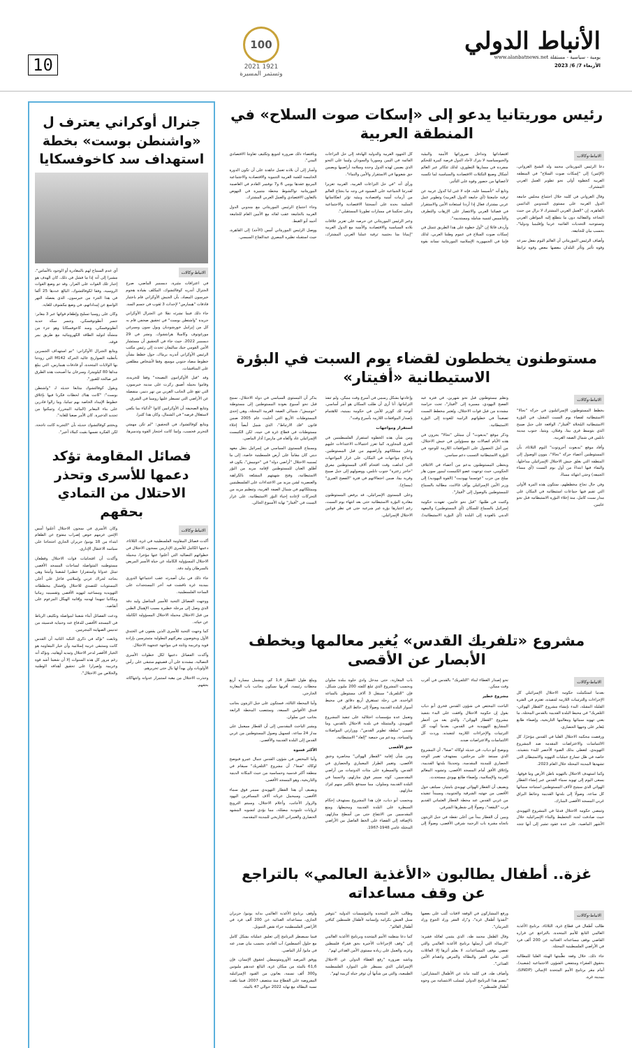الأنباط الدولي
يومية - سياسية - مستقلة www.alanbatnews.net
الأربعاء 7/ 6/ 2023
100
1921 2021
وتستمر المسيرة
10
رئيس موريتانيا يدعو إلى «إسكات صوت السلاح» في المنطقة العربية
الانباط-وكالات
دعا الرئيس الموريتاني محمد ولد الشيخ الغزواني، (الإثنين) إلى "إسكات صوت السلاح" في المنطقة العربية كخطوة أولى نحو تطوير العمل العربي المشترك.
وقال الغزواني في كلمة خلال اجتماع مجلس جامعة الدول العربية على مستوى المندوبين الدائمين بالقاهرة، إن "العمل العربي المشترك لا يزال من حيث النجاعة والفعالية دون ما يتطلع إليه المواطن العربي وتستوجبه التحديات القائمة عربيا وإقليميا ودوليا"، بحسب بيان للجامعة.
وأضاف الرئيس الموريتاني أن العالم اليوم بفعل سرعة وقوة تأثير وتأثر البلدان ببعضها ببعض وقوة ترابط اقتصاداتها وتداخل ضروراتها الأمنية والبيئية والجيوسياسية لا يترك لآحاد الدول فرصة كبيرة للتحكم منفردة في مسارها التطوري، لذلك تتكاثر عبر العالم أشكال وصيغ التكتلات الاقتصادية والسياسية لما تكسبه لأعضائها من حضور وقوة على التأثير.
وتابع أنه "تأسيسا عليه، فإنه لا غنى لنا كدول عربية عن ترقية جامعتنا (أي جامعة الدول العربية) وتطوير عمل عربي مشترك فعال إذا أردنا استعادة الأمن والاستقرار في فضائنا العربي والانتصار على الإرهاب والتطرف والتأسيس لتنمية شاملة ومستديمة".
وأردف قائلا إن "أول خطوة على هذا الطريق تتمثل في إسكات صوت السلاح في عموم وطننا العربي، لذلك فإننا في الجمهورية الإسلامية الموريتانية نساند بقوة كل الجهود العربية والدولية الهادفة إلى حل النزاعات القائمة في اليمن وسوريا والسودان وليبيا على النحو الذي يضمن لهذه الدول وحدة وسلامة أراضيها ويضمن حق شعوبها في الاستقرار والأمن والنماء".
ورأى أنه "في حل النزاعات العربية، العربية تعزيزا لقدرتنا الجماعية على الصمود في وجه ما يجتاح العالم من أزمات أمنية واقتصادية وبيئية تؤثر انعكاساتها السلبية بحدة على أنسجتنا الاقتصادية والاجتماعية وعلى تحكمنا في مسارات تطورنا المستقبلي".
وعبر الرئيس الموريتاني عن حرصه على تعزيز علاقات بلاده السياسية والاقتصادية والأمنية مع الدول العربية "إيمانا منا بحتمية ترقية عملنا العربي المشترك، وباقتضاء ذلك ضرورة لتنويع وتكثيف تعاوننا الاقتصادي البيني".
وأشار إلى أن بلاده تعمل جاهدة على أن تكون الدورة الخامسة للقمة العربية التنموية والاقتصادية والاجتماعية المزمع عقدها يومي 6 و7 نوفمبر القادم في العاصمة الموريتانية نواكشوط محطة متميزة في النهوض بالتعاون الاقتصادي والعمل العربي المشترك.
وجاء اجتماع الرئيس الموريتاني مع مندوبي الدول العربية بالجامعة عقب لقائه مع الأمين العام للجامعة أحمد أبو الغيط.
ووصل الرئيس الموريتاني أمس (الأحد) إلى القاهرة، حيث استقبله نظيره المصري عبدالفتاح السيسي.
مستوطنون يخططون لقضاء يوم السبت في البؤرة الاستيطانية «أفيتار»
الانباط-وكالات
يخطط المستوطنون الإسرائيليون في حركة "نحالا" الاستيطانية لقضاء يوم السبت المقبل، في البؤرة الاستيطانية المُخلاة "أفيتار"، الواقعة على جبل صبيح الذي يتوسط قرى بيتا، وقبلان، ويتما، جنوب مدينة نابلس في شمال الضفة الغربية.
وأفاد موقع "يديعوت أحرونوت" اليوم الثلاثاء، بأن المستوطنين أعضاء حركة "نحالا"، ينوون الوصول إلى المنطقة التي يغلق جيش الاحتلال الإسرائيلي مداخلها، والبقاء فيها ابتداءً من أول يوم السبت (أي مساء الجمعة) وحتى انتهائه مساءً.
وفي حال نجاح مخططهم، ستكون هذه المرة الأولى التي تقيم فيها جماعات استيطانية في المكان على مدار سبت كامل، منذ إخلاء البؤرة الاستيطانية قبل نحو عامين.
ونظم مستوطنون قبل نحو شهرين، في فترة عيد الفصح اليهودي، مسيرة إلى "أفيتار"، تحت حراسة مشددة من قبل قوات الاحتلال، ويُعتبر مخطط السبت تصعيداً في خطواتهم الرامية للعودة إلى البؤرة الاستيطانية.
وذكر موقع "يديعوت" أن ممثلي "نحالا" يجرون في هذه الأيام اتصالات مع مسؤولين في جيش الاحتلال، من أجل الحصول على الموافقات اللازمة للوجود في البؤرة الاستيطانية التسبب دعم سياسي.
ويحظى المستوطنون بدعم من أعضاء في الائتلاف الحكومي، حيث توجهت عضو الكنيست ليمور سون هار ميلخ من حزب "عوتسما يهوديت" (القوة اليهودية) إلى وزير الأمن الإسرائيلي يوآف غالانت، مطالبة بالسماح للمستوطنين بالوصول إلى "أفيتار".
وكتبت في طلبها: "قبل نحو عامين، تعهدت حكومة إسرائيل بالسماح للسكان (أي المستوطنين) والمعهد الديني بالعودة إلى البلدة (أي البؤرة الاستيطانية)، وإعادتها بشكل رسمي في أسرع وقت ممكن، ولم تنفذ التزاماتها. أنا أرى أن طلب السكان هو أمر أساسي. أتوجه لك كوزير للأمن في حكومة يمينية، للاهتمام بإصدار الموافقات اللازمة بأسرع وقت".
استفزاز ومواجهات
ومن شأن هذه الخطوة استفزاز الفلسطينيين في القرى المجاورة، كما تعزز احتمالات الاعتداءات عليهم وعلى ممتلكاتهم وأراضيهم من قبل المستوطنين، واندلاع مواجهات في المكان، على غرار المواجهات التي اندلعت وقت اقتحام آلاف المستوطنين مفرق "حاجز زعترة" جنوب نابلس، ووصولهم إلى جبل صبيح وقرية بيتا، ضمن احتفالاتهم في فترة "الفصح العبري" (بيساح).
وعلى المستوى الإسرائيلي، قد يرفض المستوطنون مغادرة البؤرة الاستيطانية حتى بعد انتهاء يوم السبت، رغم اعتبارها بؤرة غير شرعية حتى في نظر قوانين الاحتلال الإسرائيلي.
يذكر أن المستوى السياسي في دولة الاحتلال، سمح قبل نحو أسبوع بعودة المستوطنين إلى مستوطنة "حوميش"، شمالي الضفة الغربية المحتلة، وهي إحدى المستوطنات الأربع التي أخليت عام 2005 ضمن قانون "فك الارتباط"، الذي شمل أيضاً إخلاء مستوطنات في قطاع غزة في حينه، لكن الكنيست الإسرائيلي عاد وألغاه في مارس/ آذار الماضي.
وبسماح المستوى السياسي في إسرائيل بنقل معهد ديني كان مقاماً على أرض فلسطينية خاصة، إلى ما يُسميه الاحتلال "أراضي دولة" في "حوميش"، يكون قد أطلق العنان للمستوطنين لإقامة مزيد من البؤر الاستيطانية، وفتح شهيتهم المشبّعة بالكراهية والعنصرية لشن مزيد من الاعتداءات على الفلسطينيين وممتلكاتهم في شمال الضفة الغربية، وتنظيم مزيد من التحركات لإعادة إحياء البؤر الاستيطانية، على غرار المبيت في "أفيتار" نهاية الأسبوع الحالي.
مشروع «تلفريك القدس» يُغير معالمها ويخطف الأبصار عن الأقصى
الانباط-وكالات
بعدما استكملت حكومة الاحتلال الإسرائيلي كل الإجراءات والترتيبات اللازمة لتنفيذه، تعتزم في الفترة القليلة المقبلة، البدء بإنشاء مشروع "القطار الهوائي- التلفريك" في محيط البلدة القديمة بالقدس المحتلة، ما يعني تهويد سمائها ومعالمها التاريخية، وإضفاء طابع مُغاير على وجهها الحضاري.
ورفضت محكمة الاحتلال العليا في القدس مؤخرًا، كل الالتماسات والاعتراضات المقدمة ضد المشروع التهويدي، لتعطي بذلك الضوء الأخضر للبدء بتنفيذه، خاصة في ظل تسارع عمليات التهويد والاستيطان التي تشهدها المدينة المحتلة خلال العام 2023.
وكما استهدف الاحتلال بالتهويد باطن الأرض وما فوقها، يسعى اليوم إلى تهويد سماء القدس عبر إنشاء القطار الهوائي الذي سيتيح لآلاف المستوطنين استباحة سمائها كل ساعة، وصولًا إلى بلدتها القديمة وحائط البراق غربي المسجد الأقصى المبارك.
وتمضي حكومة الاحتلال قدمًا في المشروع التهويدي حيث صادقت لجنة التخطيط والبناء الإسرائيلية خلال الأشهر الماضية، على عدة عقود تشير إلى أنها تتجه نحو إصدار العطاء لبناء "التلفريك" بالقدس في أقرب وقت ممكن.
مشروع خطير
الباحث المختص في شؤون القدس فخري أبو دياب يقول إن حكومة الاحتلال وافقت على البدء بتنفيذ مشروع "القطار الهوائي"، والذي يعد من أخطر المشاريع التهويدية في القدس، بعدما أنهت كل الترتيبات والإجراءات اللازمة لتنفيذه، وردت كل الالتماسات والاعتراضات ضده.
ويوضح أبو دياب، في حديثه لوكالة "صفا"، أن المشروع الذي سينفذ على مرحلتين، يستهدف تغيير الوجه الحضاري للمدينة المقدسة، وتحديدًا بلدتها القديمة، وإغلاق الأفق أمام المسجد الأقصى، وتشويه المعالم العربية والإسلامية، وإضفاء طابع يهودي مستحدث.
ويضيف أن القطار الهوائي تهويدي بامتياز، سيلتف حول الأقصى من جهتيه الشرقية والجنوبية، وسيبدأ تنفيذه من غربي القدس عند محطة القطار العثماني القديم قرب "البقعة"، وصولًا إلى شطرها الشرقي.
ويبين أن القطار يبدأ من أعلى نقطة في جبل الزيتون باتجاه مقبرة باب الرحمة شرقي الأقصى، وصولًا إلى باب المغاربة، حتى مدخل وادي حلوة ببلدة سلوان وبحسب المشروع الذي تبلغ كلفته 200 مليون شيكل، فإن "التلفريك" سينقل 3 آلاف مستوطن بالساعة الواحدة، في رحلة تستغرق أربع دقائق في محيط أسوار البلدة القديمة وصولًا إلى حائط البراق.
وتعمل عدة مؤسسات احتلالية على تنفيذ المشروع التهويدي، والمتمثلة في بلدية الاحتلال بالقدس، وما تسمى "سلطة تطوير القدس"، ووزارتي المواصلات والسياحة، وبدعم من جمعية "إلعاد" الاستيطانية.
خنق الأقصى
ومن شأن إقامة "القطار الهوائي" محاصرة وخنق الأقصى، وتغيير الطراز المعماري والحضاري في القدس، والسيطرة على مئات الدونمات من أراضي المقدسيين، كونه سيمر فوق منازلهم، ولاسيما في البلدة القديمة وسلوان، مما سيدفع بالكثير منهم لترك منازلهم.
وبحسب أبو دياب، فإن هذا المشروع يستهدف إحكام السيطرة على البلدة القديمة ومحيطها، ومنع المقدسيين من الانتفاع حتى من أسطح منازلهم، بالإضافة إلى القضاء على الخط الفاصل بين الأراضي المحتلة عامي 1948-1967.
ويبلغ طول القطار 1,4 كم، ويشمل مساره أربع محطات رئيسة، أقربها سيكون بجانب باب المغاربة الخارجي.
وأما المحطة الثالثة، فستكون على جبل الزيتون بجانب فندق الأقواس السبعة، وستنصب المحطة الرابعة بجانب عين سلوان.
ويشير الباحث المقدسي إلى أن القطار سيعمل على مدار 24 ساعة، لتسهيل وصول المستوطنين من غربي القدس إلى البلدة القديمة والأقصى.
الأكثر قسوة
وأما المختص في شؤون القدس جمال عمرو فيوضح لوكالة "صفا"، أن مشروع "التلفريك" سيقام في منطقة أكثر قدسية وحساسية من حيث المكانة الدينية والتاريخية، وهو المسجد الأقصى.
ويضيف أن هذا القطار التهويدي سيمر فوق سماء الأقصى، وسيحمل عرباته آلاف المسافرين اليهود والزوار الأجانب، وأعلام الاحتلال، وسيتم الترويج لروايات تلمودية مضللة، مما يؤدي لتشويه المشهد الحضاري والعمراني التاريخي للمدينة المقدسة.
غزة.. أطفال يطالبون «الأغذية العالمي» بالتراجع عن وقف مساعداته
الانباط-وكالات
طالب أطفال في قطاع غزة، الثلاثاء، برنامج الأغذية العالمي التابع للأمم المتحدة، بالتراجع عن قراره القاضي بوقف مساعداته الغذائية عن 200 ألف فرد في الأراضي الفلسطينية المحتلة.
جاء ذلك، خلال وقفة نظّمتها الهيئة العليا للمطالبة بحقوق الفقراء ومنتفعي الشؤون الاجتماعية (شعبية)، أمام مقر برنامج الأمم المتحدة الإنمائي (UNDP)، بمدينة غزة.
ورفع المشاركون في الوقفة لافتات كُتب على بعضها "أنقذوا أطفال غزة"، و"زاد الفقر وزاد الجوع وزاد الحرمان".
وقال الطفل محمد طه، الذي ينتمي لعائلة فقيرة: "الرسالة التي أرسلها برنامج الأغذية العالمي والتي تقضي بوقف المساعدات، لا يعلم أثرها إلا العائلات التي تعاني الفقر والبطالة والمرض وانعدام الأمن الغذائي".
وأضاف طه، في كلمة نيابة عن الأطفال المشاركين: "ينضم هذا البرنامج الدولي ليسلب الابتسامة من وجوه أطفال فلسطين".
وطالب الأمم المتحدة والمؤسسات الدولية "بتوفير سبل العيش بكرامة وإنسانية لأطفال فلسطين كباقي أطفال العالم".
كما دعا منظمة الأمم المتحدة وبرنامج الأغذية العالمي إلى "وقف الإجراءات الأخيرة بحق فقراء فلسطين وغزة، والعمل على زيادة مستوى الأمن الغذائي لهم".
وناشد ضرورة "رفع الغطاء الدولي عن الاحتلال الإسرائيلي الذي يسيطر على الموارد الفلسطينية الطبيعية، والتي من شأنها أن توفر حياة كريمة لهم".
وأوقف برنامج الأغذية العالمي بداية يونيو/ حزيران الجاري، مساعداته الغذائية عن 200 ألف فرد في الأراضي الفلسطينية جراء نقص التمويل.
فيما سيضطر البرنامج إلى تعليق عملياته بشكل كامل مع حلول أغسطس/ آب القادم، بحسب بيان صدر عنه في مايو/ أيار الماضي.
ووفق المرصد الأورومتوسطي لحقوق الإنسان، فإن 61,6 بالمئة من سكان غزة، البالغ عددهم مليونين و300 ألف نسمة، يعانون من القيود الإسرائيلية المفروضة على القطاع منذ منتصف 2007، فيما بلغت نسبة البطالة مع نهاية 2022 حوالي 47 بالمئة.
جنرال أوكراني يعترف ل «واشنطن بوست» بخطة استهداف سد كاخوفسكايا
الانباط-وكالات
في اعترافات مثيرة، ديسمبر الماضي، صرح الجنرال أندريه كوفالتشوك، المكلف بقيادة هجوم خيرسون المضاد، بأن الجيش الأوكراني قام باختبار قاذفات "هيمارس" لإحداث 3 ثقوب في جسم السد.
جاء ذلك فيما نشرته نقلا عن الجنرال الأوكراني جريدة "واشنطن بوست" في تحقيق صحفي قام به كل من إيزابيل خورشوديان وبول سون وسيرغي مورغونوف وكاميلا هرابتشوك، ونشر في 29 ديسمبر 2022. حيث جاء في التحقيق أن مستشار الأمن القومي جيك ساليفان تحدث إلى رئيس مكتب الرئيس الأوكراني أندريه يرماك، حول خطط بشأن خطوط مضاد جنوبي موسع، وفقا لأشخاص مطلعين على المناقشات.
وقد "قبل الأوكرانيون النصيحة" وفقا للجريدة، وقاموا بحملة أضيق ركزت على مدينة خيرسون، التي تقع على الجانب الغربي من نهر دنيبر، منفصلة عن الأراضي التي تسيطر عليها روسيا في الشرق.
وتتابع الصحيفة أن الأوكرانيين كانوا "أذكياء بما يكفي لاستغلال فرصة" في الشمال، وكان هذا كثيرا.
ويتابع كوفالتشوك في التحقيق: "لم تكن مهمتي التحرير فحسب، وإنما كانت احتجاز القوة وتدميرها، أي عدم السماح لهم بالمغادرة أو الوجود بالأساس"، مشيرا إلى أنه إذا ما فشل في ذلك، كان الهدف هو إجبار تلك القوات على الفرار. وقد تم وضع القوات الروسية، وفقا لكوفالتشوك، البالغ عددها 25 ألفا في هذا الجزء من خيرسون، الذي يفصله النهر الواسع عن إمداداتهم، في وضع مكشوف للغاية.
وكان على روسيا تسليح وإطعام قواتها عبر 3 معابر: جسر أنطونوفسكي، وجسر سكة حديد أنطونوفسكي، وسد كاخوفسكايا وهو جزء من منشأة لتوليد الطاقة الكهرومائية مع طريق يمر فوقه.
ويتابع الجنرال الأوكراني: "تم استهداف الجسرين بأنظمة الصواريخ عالية الحركة M142 التي زودتنا بها الولايات المتحدة، أو قاذفات هيمارس، التي يبلغ مداها 80 كيلومترا، وسرعان ما أصبحت هذه الطرق غير صالحة للعبور".
ويقول كوفالتشوك متابعا حديثه لـ "واشنطن بوست": "كانت هناك لحظات فكرنا فيها بإغلاق خطوط الإمداد الخاصة بهم تماما، وما زالوا قادرين على بناء المعابر (المائية المحرر)، وتمكنوا من تجديد الذخيرة. كان الأمر صعبا للغاية".
ويختتم كوفالتشوك حديثه بأن "التجربة كانت ناجحة، لكن الفكرة نفسها بقيت كملاذ أخير".
فصائل المقاومة تؤكد دعمها للأسرى وتحذر الاحتلال من التمادي بحقهم
الانباط-وكالات
أكدت فصائل المقاومة الفلسطينية في غزة، الثلاثاء، دعمها الكامل للأسرى الإداريين بسجون الاحتلال في خطواتهم النضالية التي أعلنوا عنها مؤخرا، محملة الاحتلال المسؤولية الكاملة عن حياة الأسير المريض بالسرطان وليد دقة.
جاء ذلك في بيان أصدرته عقب اجتماعها الدوري بمدينة غزة ناقشت فيه آخر المستجدات على الساحة الفلسطينية.
ووجهت الفصائل التحية للأسير المناضل وليد دقة الذي وصل إلى مرحلة خطيرة بسبب الإهمال الطبي من قبل الاحتلال محملة الاحتلال المسؤولية الكاملة عن حياته.
كما وجهت التحية للأسرى الذين يقفون في الخندق الأول ويخوضون معركتهم البطولية متمترسين بإرادة قوية وعزيمة وثابتة في مواجهة عنجهية الاحتلال.
وأكدت الفصائل دعمها لكل خطوات الأسرى النضالية، مشددة على أن قضيتهم ستبقى على رأس الأولويات ولن يهدأ لها بال حتى تحريرهم.
وحذرت الاحتلال من مغبة استمرار عدوانه وانتهاكاته بحقهم.
وكان الأسرى في سجون الاحتلال أعلنوا أمس الإثنين عزمهم خوض إضراب مفتوح عن الطعام ابتداء من 18 يونيو/ حزيران الجاري احتجاجا على سياسة الاعتقال الإداري.
وأكدت أن اقتحامات قوات الاحتلال وقطعان مستوطنيه المتواصلة لساحات المسجد الأقصى تمثل عدوانا واستفزازا خطيرا لشعبنا وأمتنا وهي بحاجة لحراك عربي وإسلامي فاعل على أعلى المستويات للتصدي للاحتلال وإفشال مخططاته التهويدية ومساعيه لتهويد الأقصى وتقسيمه زمانيا ومكانيا تمهيدا لهدمه وإقامة الهيكل المزعوم على أنقاضه.
ودعت الفصائل أبناء شعبنا لمواصلة وتكثيف الرباط في المسجد الأقصى للدفاع عنه وحماية قدسيته من تدنيس الصهاينة المجرمين.
وتابعت "نؤكد في ذكرى النكبة الثانية أن القدس كانت وستبقى عربية إسلامية وأن خيار المقاومة هو الخيار الأقصر لدحر الاحتلال وتبديد أوهامه، ونؤكد أنه رغم مرور كل هذه السنوات إلا أن شعبنا أشد قوة وعزيمة وإصرارا على تحقيق أهدافه الوطنية والخلاص من الاحتلال".